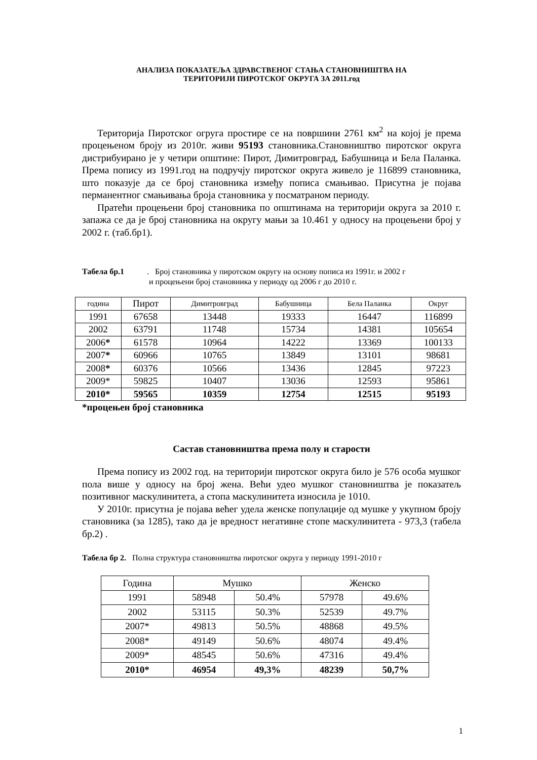АНАЛИЗА ПОКАЗАТЕЉА ЗДРАВСТВЕНОГ СТАЊА СТАНОВНИШТВА НА
ТЕРИТОРИЈИ ПИРОТСКОГ ОКРУГА ЗА 2011.год
Територија Пиротског огруга простире се на површини 2761 км<sup>2</sup> на којој је према процењеном броју из 2010г. живи 95193 становника.Становништво пиротског округа дистрибуирано је у четири општине: Пирот, Димитровград, Бабушница и Бела Паланка. Према попису из 1991.год на подручју пиротског округа живело је 116899 становника, што показује да се број становника између пописа смањивао. Присутна је појава перманентног смањивања броја становника у посматраном периоду.
Пратећи процењени број становника по општинама на територији округа за 2010 г. запажа се да је број становника на округу мањи за 10.461 у односу на процењени број у 2002 г. (таб.бр1).
Табела бр.1. Број становника у пиротском округу на основу пописа из 1991г. и 2002 г
и процењени број становника у периоду од 2006 г до 2010 г.
| година | Пирот | Димитровград | Бабушница | Бела Паланка | Округ |
| 1991 | 67658 | 13448 | 19333 | 16447 | 116899 |
| 2002 | 63791 | 11748 | 15734 | 14381 | 105654 |
| 2006 * | 61578 | 10964 | 14222 | 13369 | 100133 |
| 2007 * | 60966 | 10765 | 13849 | 13101 | 98681 |
| 2008 * | 60376 | 10566 | 13436 | 12845 | 97223 |
| 2009* | 59825 | 10407 | 13036 | 12593 | 95861 |
| 2010* | 59565 | 10359 | 12754 | 12515 | 95193 |
*процењен број становника
Састав становништва према полу и старости
Према попису из 2002 год. на територији пиротског округа било је 576 особа мушког пола више у односу на број жена. Већи удео мушког становништва је показатељ позитивног маскулинитета, а стопа маскулинитета износила је 1010.
У 2010г. присутна је појава већег удела женске популације од мушке у укупном броју становника (за 1285), тако да је вредност негативне стопе маскулинитета - 973,3 (табела бр.2) .
Табела бр 2. Полна структура становништва пиротског округа у периоду 1991-2010 г
| Година | Мушко | | Женско | |
| 1991 | 58948 | 50.4% | 57978 | 49.6% |
| 2002 | 53115 | 50.3% | 52539 | 49.7% |
| 2007* | 49813 | 50.5% | 48868 | 49.5% |
| 2008* | 49149 | 50.6% | 48074 | 49.4% |
| 2009* | 48545 | 50.6% | 47316 | 49.4% |
| 2010* | 46954 | 49,3% | 48239 | 50,7% |
1